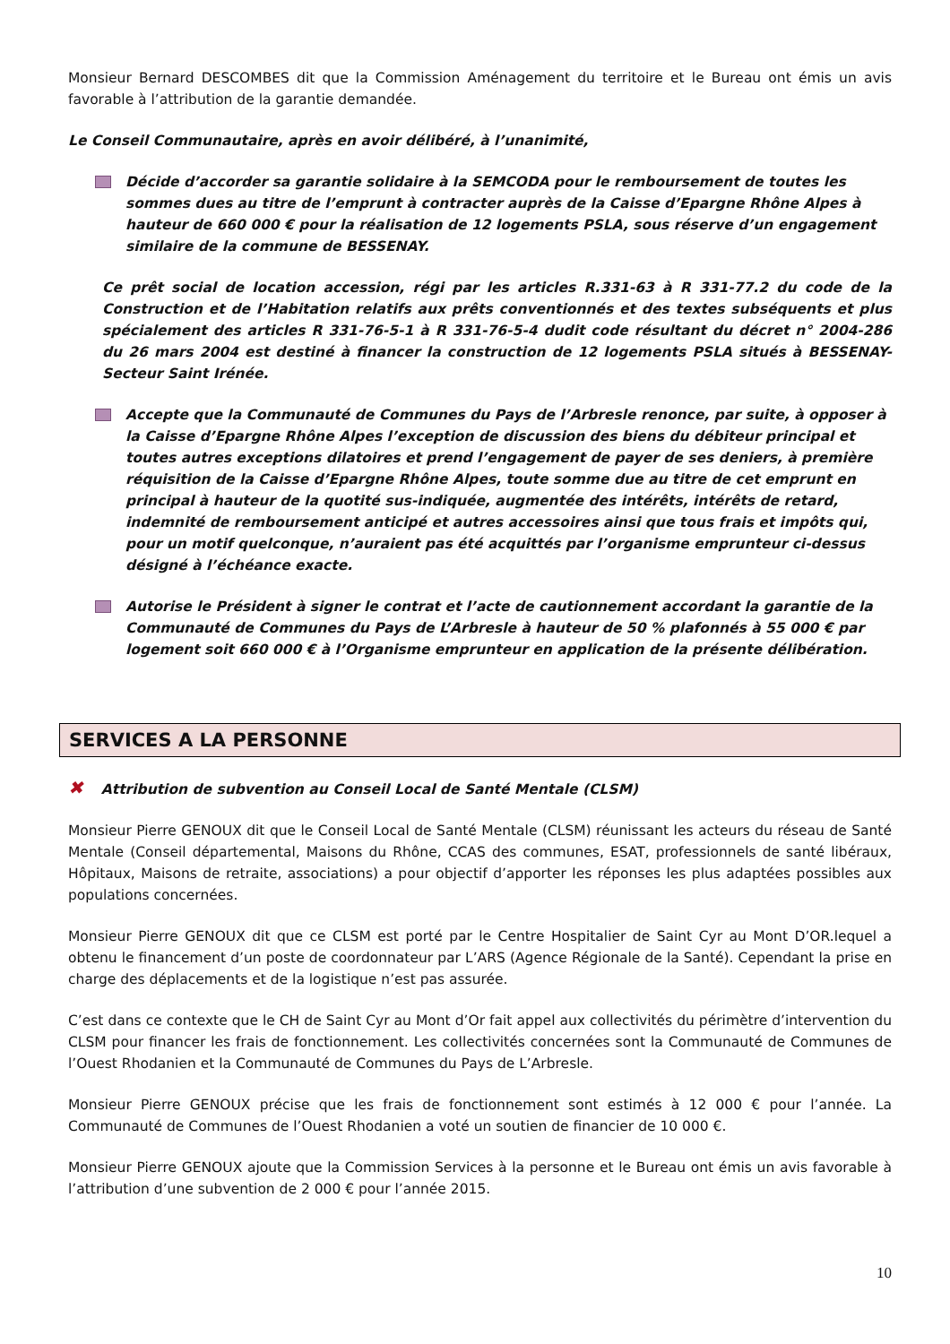Monsieur Bernard DESCOMBES dit que la Commission Aménagement du territoire et le Bureau ont émis un avis favorable à l’attribution de la garantie demandée.
Le Conseil Communautaire, après en avoir délibéré, à l’unanimité,
Décide d’accorder sa garantie solidaire à la SEMCODA pour le remboursement de toutes les sommes dues au titre de l’emprunt à contracter auprès de la Caisse d’Epargne Rhône Alpes à hauteur de 660 000 € pour la réalisation de 12 logements PSLA, sous réserve d’un engagement similaire de la commune de BESSENAY.
Ce prêt social de location accession, régi par les articles R.331-63 à R 331-77.2 du code de la Construction et de l’Habitation relatifs aux prêts conventionnés et des textes subséquents et plus spécialement des articles R 331-76-5-1 à R 331-76-5-4 dudit code résultant du décret n° 2004-286 du 26 mars 2004 est destiné à financer la construction de 12 logements PSLA situés à BESSENAY-Secteur Saint Irénée.
Accepte que la Communauté de Communes du Pays de l’Arbresle renonce, par suite, à opposer à la Caisse d’Epargne Rhône Alpes l’exception de discussion des biens du débiteur principal et toutes autres exceptions dilatoires et prend l’engagement de payer de ses deniers, à première réquisition de la Caisse d’Epargne Rhône Alpes, toute somme due au titre de cet emprunt en principal à hauteur de la quotité sus-indiquée, augmentée des intérêts, intérêts de retard, indemnité de remboursement anticipé et autres accessoires ainsi que tous frais et impôts qui, pour un motif quelconque, n’auraient pas été acquittés par l’organisme emprunteur ci-dessus désigné à l’échéance exacte.
Autorise le Président à signer le contrat et l’acte de cautionnement accordant la garantie de la Communauté de Communes du Pays de L’Arbresle à hauteur de 50 % plafonnés à 55 000 € par logement soit 660 000 € à l’Organisme emprunteur en application de la présente délibération.
SERVICES A LA PERSONNE
✖ Attribution de subvention au Conseil Local de Santé Mentale (CLSM)
Monsieur Pierre GENOUX dit que le Conseil Local de Santé Mentale (CLSM) réunissant les acteurs du réseau de Santé Mentale (Conseil départemental, Maisons du Rhône, CCAS des communes, ESAT, professionnels de santé libéraux, Hôpitaux, Maisons de retraite, associations) a pour objectif d’apporter les réponses les plus adaptées possibles aux populations concernées.
Monsieur Pierre GENOUX dit que ce CLSM est porté par le Centre Hospitalier de Saint Cyr au Mont D’OR.lequel a obtenu le financement d’un poste de coordonnateur par L’ARS (Agence Régionale de la Santé). Cependant la prise en charge des déplacements et de la logistique n’est pas assurée.
C’est dans ce contexte que le CH de Saint Cyr au Mont d’Or fait appel aux collectivités du périmètre d’intervention du CLSM pour financer les frais de fonctionnement. Les collectivités concernées sont la Communauté de Communes de l’Ouest Rhodanien et la Communauté de Communes du Pays de L’Arbresle.
Monsieur Pierre GENOUX précise que les frais de fonctionnement sont estimés à 12 000 € pour l’année. La Communauté de Communes de l’Ouest Rhodanien a voté un soutien de financier de 10 000 €.
Monsieur Pierre GENOUX ajoute que la Commission Services à la personne et le Bureau ont émis un avis favorable à l’attribution d’une subvention de 2 000 € pour l’année 2015.
10